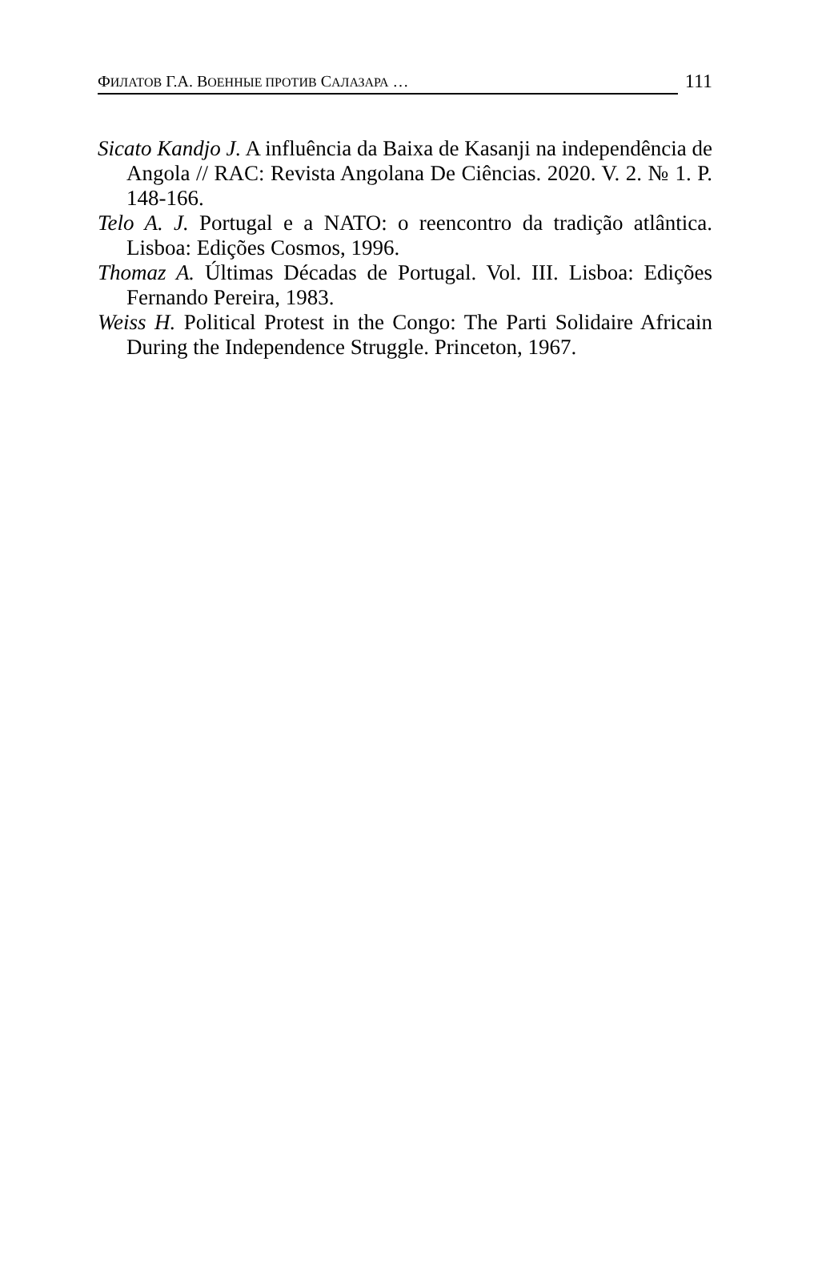ФИЛАТОВ Г.А. ВОЕННЫЕ ПРОТИВ САЛАЗАРА … 111
Sicato Kandjo J. A influência da Baixa de Kasanji na independência de Angola // RAC: Revista Angolana De Ciências. 2020. V. 2. № 1. P. 148-166.
Telo A. J. Portugal e a NATO: o reencontro da tradição atlântica. Lisboa: Edições Cosmos, 1996.
Thomaz A. Últimas Décadas de Portugal. Vol. III. Lisboa: Edições Fernando Pereira, 1983.
Weiss H. Political Protest in the Congo: The Parti Solidaire Africain During the Independence Struggle. Princeton, 1967.